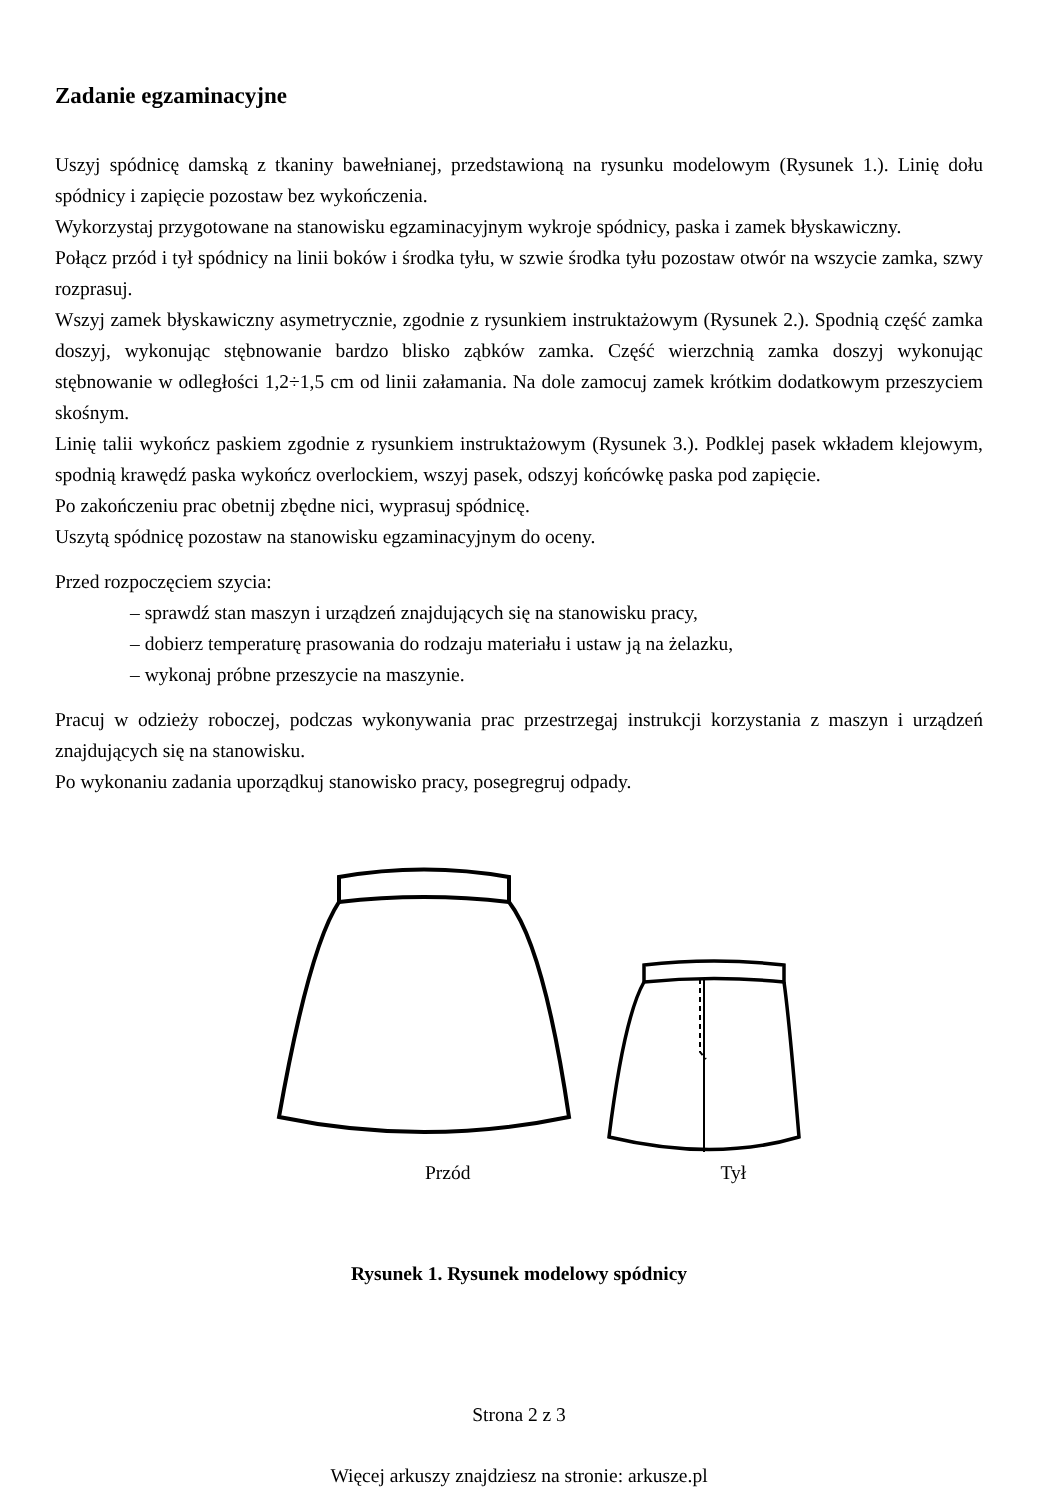Zadanie egzaminacyjne
Uszyj spódnicę damską z tkaniny bawełnianej, przedstawioną na rysunku modelowym (Rysunek 1.). Linię dołu spódnicy i zapięcie pozostaw bez wykończenia.
Wykorzystaj przygotowane na stanowisku egzaminacyjnym wykroje spódnicy, paska i zamek błyskawiczny.
Połącz przód i tył spódnicy na linii boków i środka tyłu, w szwie środka tyłu pozostaw otwór na wszycie zamka, szwy rozprasuj.
Wszyj zamek błyskawiczny asymetrycznie, zgodnie z rysunkiem instruktażowym (Rysunek 2.). Spodnią część zamka doszyj, wykonując stębnowanie bardzo blisko ząbków zamka. Część wierzchnią zamka doszyj wykonując stębnowanie w odległości 1,2÷1,5 cm od linii załamania. Na dole zamocuj zamek krótkim dodatkowym przeszyciem skośnym.
Linię talii wykończ paskiem zgodnie z rysunkiem instruktażowym (Rysunek 3.). Podklej pasek wkładem klejowym, spodnią krawędź paska wykończ overlockiem, wszyj pasek, odszyj końcówkę paska pod zapięcie.
Po zakończeniu prac obetnij zbędne nici, wyprasuj spódnicę.
Uszytą spódnicę pozostaw na stanowisku egzaminacyjnym do oceny.
Przed rozpoczęciem szycia:
– sprawdź stan maszyn i urządzeń znajdujących się na stanowisku pracy,
– dobierz temperaturę prasowania do rodzaju materiału i ustaw ją na żelazku,
– wykonaj próbne przeszycie na maszynie.
Pracuj w odzieży roboczej, podczas wykonywania prac przestrzegaj instrukcji korzystania z maszyn i urządzeń znajdujących się na stanowisku.
Po wykonaniu zadania uporządkuj stanowisko pracy, posegregruj odpady.
Przód Tył
Rysunek 1. Rysunek modelowy spódnicy
Strona 2 z 3
Więcej arkuszy znajdziesz na stronie: arkusze.pl